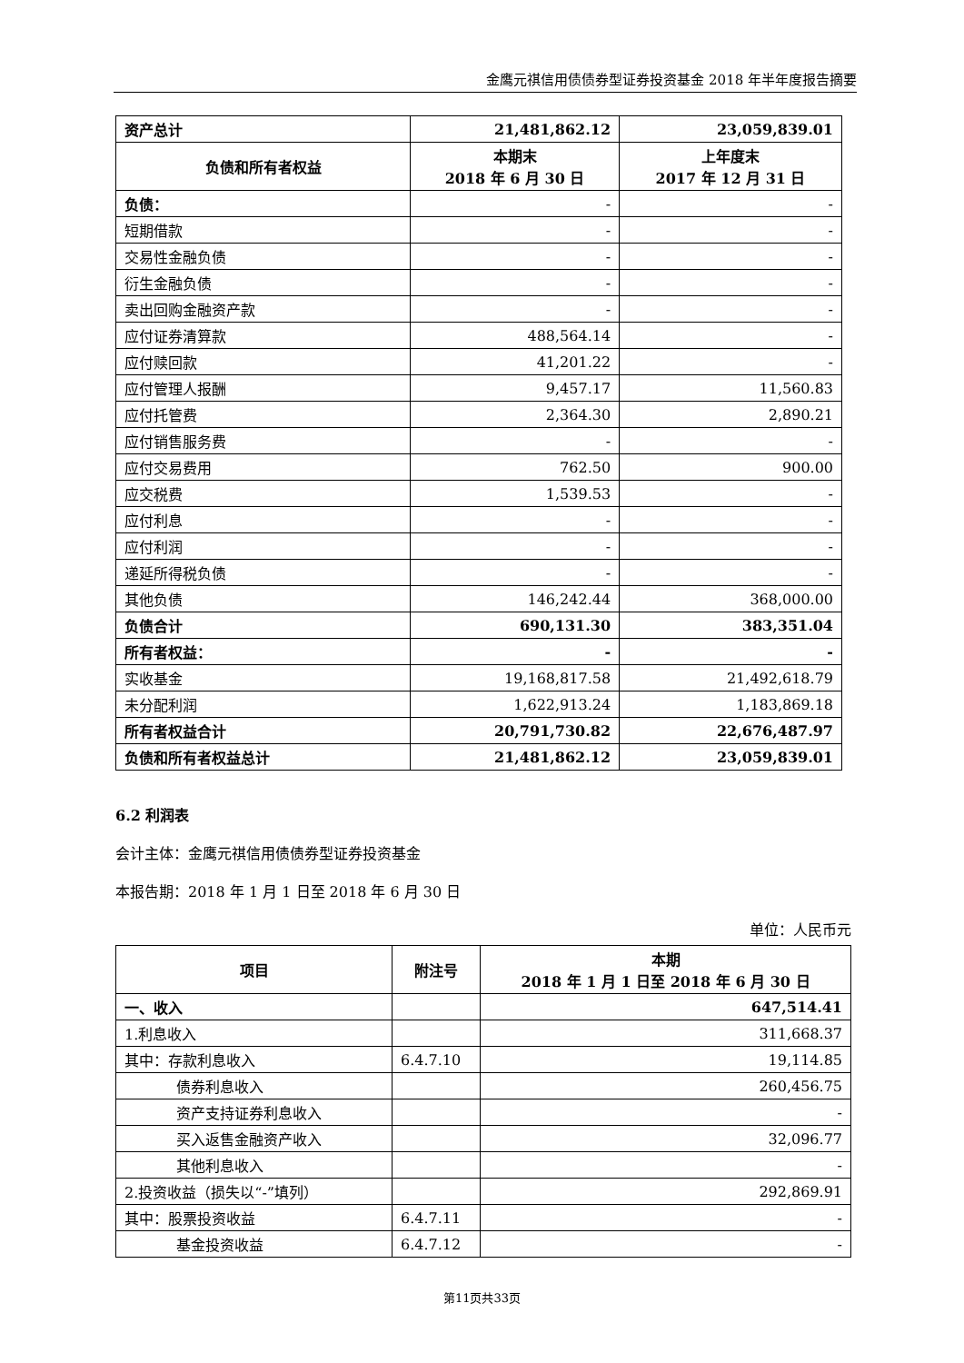金鹰元祺信用债债券型证券投资基金 2018 年半年度报告摘要
| 资产总计 | 21,481,862.12 | 23,059,839.01 |
| 负债和所有者权益 | 本期末 2018 年 6 月 30 日 | 上年度末 2017 年 12 月 31 日 |
| 负债： | - | - |
| 短期借款 | - | - |
| 交易性金融负债 | - | - |
| 衍生金融负债 | - | - |
| 卖出回购金融资产款 | - | - |
| 应付证券清算款 | 488,564.14 | - |
| 应付赎回款 | 41,201.22 | - |
| 应付管理人报酬 | 9,457.17 | 11,560.83 |
| 应付托管费 | 2,364.30 | 2,890.21 |
| 应付销售服务费 | - | - |
| 应付交易费用 | 762.50 | 900.00 |
| 应交税费 | 1,539.53 | - |
| 应付利息 | - | - |
| 应付利润 | - | - |
| 递延所得税负债 | - | - |
| 其他负债 | 146,242.44 | 368,000.00 |
| 负债合计 | 690,131.30 | 383,351.04 |
| 所有者权益： | - | - |
| 实收基金 | 19,168,817.58 | 21,492,618.79 |
| 未分配利润 | 1,622,913.24 | 1,183,869.18 |
| 所有者权益合计 | 20,791,730.82 | 22,676,487.97 |
| 负债和所有者权益总计 | 21,481,862.12 | 23,059,839.01 |
6.2 利润表
会计主体：金鹰元祺信用债债券型证券投资基金
本报告期：2018 年 1 月 1 日至 2018 年 6 月 30 日
单位：人民币元
| 项目 | 附注号 | 本期 2018 年 1 月 1 日至 2018 年 6 月 30 日 |
| --- | --- | --- |
| 一、收入 | | 647,514.41 |
| 1.利息收入 | | 311,668.37 |
| 其中：存款利息收入 | 6.4.7.10 | 19,114.85 |
| 债券利息收入 | | 260,456.75 |
| 资产支持证券利息收入 | | - |
| 买入返售金融资产收入 | | 32,096.77 |
| 其他利息收入 | | - |
| 2.投资收益（损失以“-”填列） | | 292,869.91 |
| 其中：股票投资收益 | 6.4.7.11 | - |
| 基金投资收益 | 6.4.7.12 | - |
第11页共33页